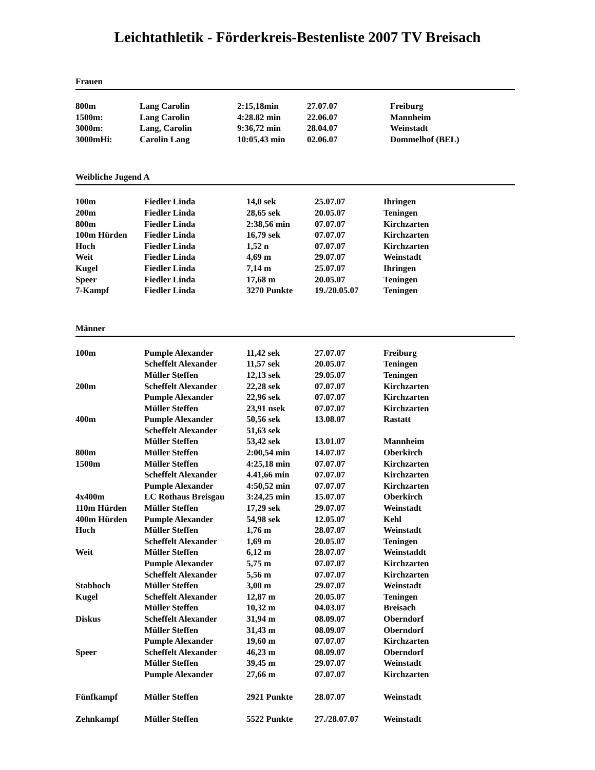Leichtathletik - Förderkreis-Bestenliste 2007 TV Breisach
Frauen
| 800m | Lang Carolin | 2:15,18min | 27.07.07 | Freiburg |
| 1500m: | Lang Carolin | 4:28.82 min | 22.06.07 | Mannheim |
| 3000m: | Lang, Carolin | 9:36,72 min | 28.04.07 | Weinstadt |
| 3000mHi: | Carolin Lang | 10:05,43 min | 02.06.07 | Dommelhof (BEL) |
Weibliche Jugend A
| 100m | Fiedler Linda | 14,0 sek | 25.07.07 | Ihringen |
| 200m | Fiedler Linda | 28,65 sek | 20.05.07 | Teningen |
| 800m | Fiedler Linda | 2:38,56 min | 07.07.07 | Kirchzarten |
| 100m Hürden | Fiedler Linda | 16,79 sek | 07.07.07 | Kirchzarten |
| Hoch | Fiedler Linda | 1,52 n | 07.07.07 | Kirchzarten |
| Weit | Fiedler Linda | 4,69 m | 29.07.07 | Weinstadt |
| Kugel | Fiedler Linda | 7,14 m | 25.07.07 | Ihringen |
| Speer | Fiedler Linda | 17,68 m | 20.05.07 | Teningen |
| 7-Kampf | Fiedler Linda | 3270 Punkte | 19./20.05.07 | Teningen |
Männer
| 100m | Pumple Alexander | 11,42 sek | 27.07.07 | Freiburg |
| | Scheffelt Alexander | 11,57 sek | 20.05.07 | Teningen |
| | Müller Steffen | 12,13 sek | 29.05.07 | Teningen |
| 200m | Scheffelt Alexander | 22,28 sek | 07.07.07 | Kirchzarten |
| | Pumple Alexander | 22,96 sek | 07.07.07 | Kirchzarten |
| | Müller Steffen | 23,91 nsek | 07.07.07 | Kirchzarten |
| 400m | Pumple Alexander | 50,56 sek | 13.08.07 | Rastatt |
| | Scheffelt Alexander | 51,63 sek | | |
| | Müller Steffen | 53,42 sek | 13.01.07 | Mannheim |
| 800m | Müller Steffen | 2:00,54 min | 14.07.07 | Oberkirch |
| 1500m | Müller Steffen | 4:25,18 min | 07.07.07 | Kirchzarten |
| | Scheffelt Alexander | 4.41,66 min | 07.07.07 | Kirchzarten |
| | Pumple Alexander | 4:50,52 min | 07.07.07 | Kirchzarten |
| 4x400m | LC Rothaus Breisgau | 3:24,25 min | 15.07.07 | Oberkirch |
| 110m Hürden | Müller Steffen | 17,29 sek | 29.07.07 | Weinstadt |
| 400m Hürden | Pumple Alexander | 54,98 sek | 12.05.07 | Kehl |
| Hoch | Müller Steffen | 1,76 m | 28.07.07 | Weinstadt |
| | Scheffelt Alexander | 1,69 m | 20.05.07 | Teningen |
| Weit | Müller Steffen | 6,12 m | 28.07.07 | Weinstaddt |
| | Pumple Alexander | 5,75 m | 07.07.07 | Kirchzarten |
| | Scheffelt Alexander | 5,56 m | 07.07.07 | Kirchzarten |
| Stabhoch | Müller Steffen | 3,00 m | 29.07.07 | Weinstadt |
| Kugel | Scheffelt Alexander | 12,87 m | 20.05.07 | Teningen |
| | Müller Steffen | 10,32 m | 04.03.07 | Breisach |
| Diskus | Scheffelt Alexander | 31,94 m | 08.09.07 | Oberndorf |
| | Müller Steffen | 31,43 m | 08.09.07 | Oberndorf |
| | Pumple Alexander | 19,60 m | 07.07.07 | Kirchzarten |
| Speer | Scheffelt Alexander | 46,23 m | 08.09.07 | Oberndorf |
| | Müller Steffen | 39,45 m | 29.07.07 | Weinstadt |
| | Pumple Alexander | 27,66 m | 07.07.07 | Kirchzarten |
| Fünfkampf | Müller Steffen | 2921 Punkte | 28.07.07 | Weinstadt |
| Zehnkampf | Müller Steffen | 5522 Punkte | 27./28.07.07 | Weinstadt |